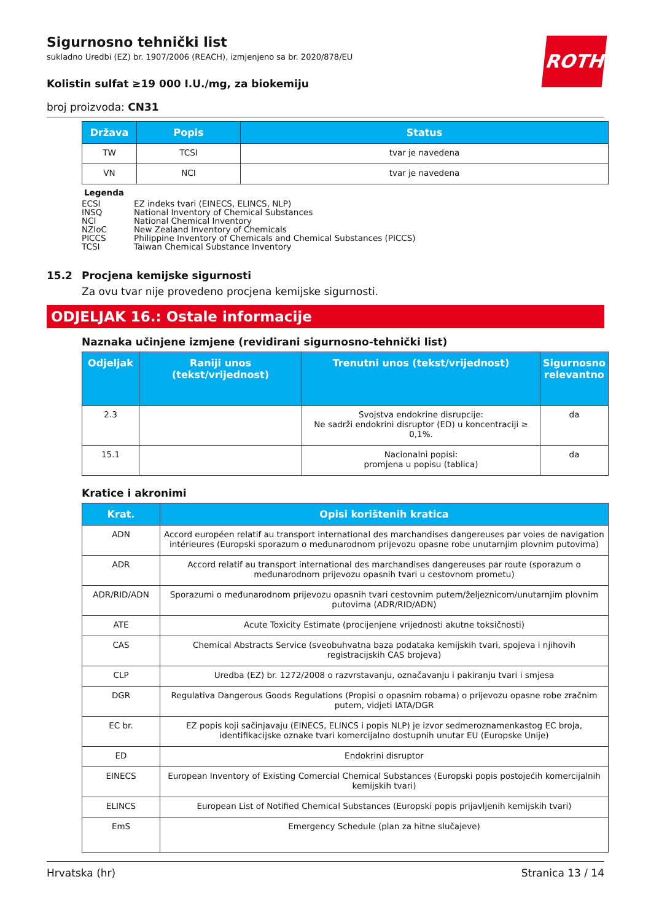Sigurnosno tehnički list
sukladno Uredbi (EZ) br. 1907/2006 (REACH), izmjenjeno sa br. 2020/878/EU
ROTH
Kolistin sulfat ≥19 000 I.U./mg, za biokemiju
broj proizvoda: CN31
| Država | Popis | Status |
| --- | --- | --- |
| TW | TCSI | tvar je navedena |
| VN | NCI | tvar je navedena |
Legenda
ECSI EZ indeks tvari (EINECS, ELINCS, NLP)
INSQ National Inventory of Chemical Substances
NCI National Chemical Inventory
NZIoC New Zealand Inventory of Chemicals
PICCS Philippine Inventory of Chemicals and Chemical Substances (PICCS)
TCSI Taiwan Chemical Substance Inventory
15.2 Procjena kemijske sigurnosti
Za ovu tvar nije provedeno procjena kemijske sigurnosti.
ODJELJAK 16.: Ostale informacije
Naznaka učinjene izmjene (revidirani sigurnosno-tehnički list)
| Odjeljak | Raniji unos (tekst/vrijednost) | Trenutni unos (tekst/vrijednost) | Sigurnosno relevantno |
| --- | --- | --- | --- |
| 2.3 | | Svojstva endokrine disrupcije: Ne sadrži endokrini disruptor (ED) u koncentraciji ≥ 0,1%. | da |
| 15.1 | | Nacionalni popisi: promjena u popisu (tablica) | da |
Kratice i akronimi
| Krat. | Opisi korištenih kratica |
| --- | --- |
| ADN | Accord européen relatif au transport international des marchandises dangereuses par voies de navigation intérieures (Europski sporazum o međunarodnom prijevozu opasne robe unutarnjim plovnim putovima) |
| ADR | Accord relatif au transport international des marchandises dangereuses par route (sporazum o međunarodnom prijevozu opasnih tvari u cestovnom prometu) |
| ADR/RID/ADN | Sporazumi o međunarodnom prijevozu opasnih tvari cestovnim putem/željeznicom/unutarnjim plovnim putovima (ADR/RID/ADN) |
| ATE | Acute Toxicity Estimate (procijenjene vrijednosti akutne toksičnosti) |
| CAS | Chemical Abstracts Service (sveobuhvatna baza podataka kemijskih tvari, spojeva i njihovih registracijskih CAS brojeva) |
| CLP | Uredba (EZ) br. 1272/2008 o razvrstavanju, označavanju i pakiranju tvari i smjesa |
| DGR | Regulativa Dangerous Goods Regulations (Propisi o opasnim robama) o prijevozu opasne robe zračnim putem, vidjeti IATA/DGR |
| EC br. | EZ popis koji sačinjavaju (EINECS, ELINCS i popis NLP) je izvor sedmeroznamenkastog EC broja, identifikacijske oznake tvari komercijalno dostupnih unutar EU (Europske Unije) |
| ED | Endokrini disruptor |
| EINECS | European Inventory of Existing Comercial Chemical Substances (Europski popis postojećih komercijalnih kemijskih tvari) |
| ELINCS | European List of Notified Chemical Substances (Europski popis prijavljenih kemijskih tvari) |
| EmS | Emergency Schedule (plan za hitne slučajeve) |
Hrvatska (hr) Stranica 13 / 14